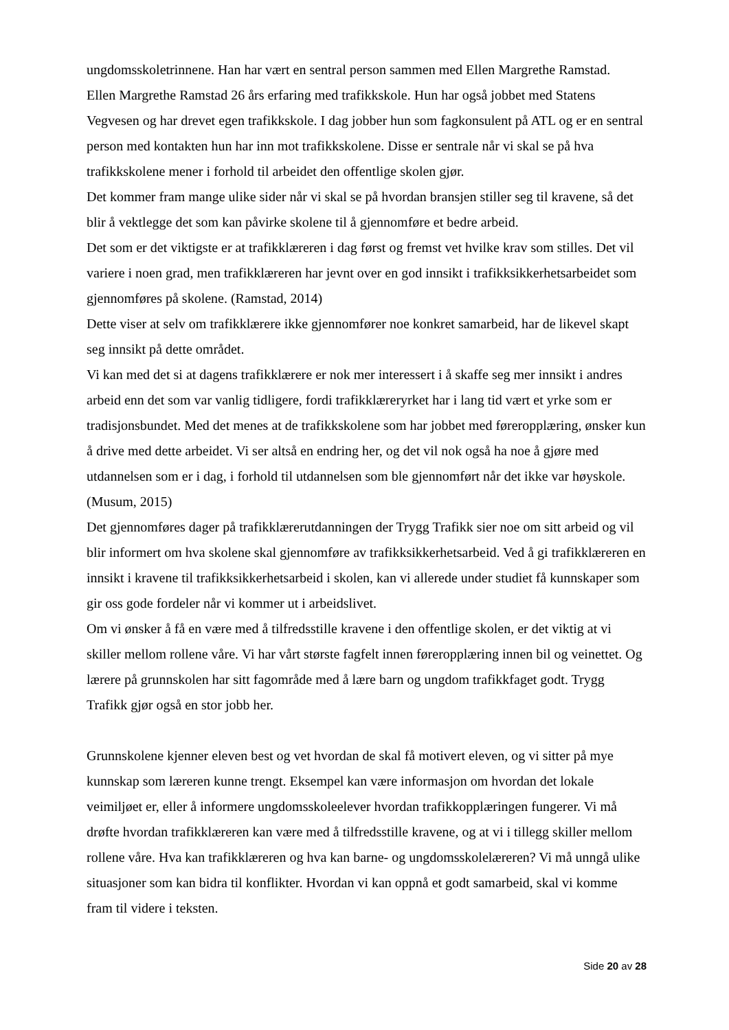ungdomsskoletrinnene. Han har vært en sentral person sammen med Ellen Margrethe Ramstad.
Ellen Margrethe Ramstad 26 års erfaring med trafikkskole. Hun har også jobbet med Statens Vegvesen og har drevet egen trafikkskole. I dag jobber hun som fagkonsulent på ATL og er en sentral person med kontakten hun har inn mot trafikkskolene. Disse er sentrale når vi skal se på hva trafikkskolene mener i forhold til arbeidet den offentlige skolen gjør.
Det kommer fram mange ulike sider når vi skal se på hvordan bransjen stiller seg til kravene, så det blir å vektlegge det som kan påvirke skolene til å gjennomføre et bedre arbeid.
Det som er det viktigste er at trafikklæreren i dag først og fremst vet hvilke krav som stilles. Det vil variere i noen grad, men trafikklæreren har jevnt over en god innsikt i trafikksikkerhetsarbeidet som gjennomføres på skolene. (Ramstad, 2014)
Dette viser at selv om trafikklærere ikke gjennomfører noe konkret samarbeid, har de likevel skapt seg innsikt på dette området.
Vi kan med det si at dagens trafikklærere er nok mer interessert i å skaffe seg mer innsikt i andres arbeid enn det som var vanlig tidligere, fordi trafikklæreryrket har i lang tid vært et yrke som er tradisjonsbundet. Med det menes at de trafikkskolene som har jobbet med føreropplæring, ønsker kun å drive med dette arbeidet. Vi ser altså en endring her, og det vil nok også ha noe å gjøre med utdannelsen som er i dag, i forhold til utdannelsen som ble gjennomført når det ikke var høyskole. (Musum, 2015)
Det gjennomføres dager på trafikklærerutdanningen der Trygg Trafikk sier noe om sitt arbeid og vil blir informert om hva skolene skal gjennomføre av trafikksikkerhetsarbeid. Ved å gi trafikklæreren en innsikt i kravene til trafikksikkerhetsarbeid i skolen, kan vi allerede under studiet få kunnskaper som gir oss gode fordeler når vi kommer ut i arbeidslivet.
Om vi ønsker å få en være med å tilfredsstille kravene i den offentlige skolen, er det viktig at vi skiller mellom rollene våre. Vi har vårt største fagfelt innen føreropplæring innen bil og veinettet. Og lærere på grunnskolen har sitt fagområde med å lære barn og ungdom trafikkfaget godt. Trygg Trafikk gjør også en stor jobb her.
Grunnskolene kjenner eleven best og vet hvordan de skal få motivert eleven, og vi sitter på mye kunnskap som læreren kunne trengt. Eksempel kan være informasjon om hvordan det lokale veimiljøet er, eller å informere ungdomsskoleelever hvordan trafikkopplæringen fungerer. Vi må drøfte hvordan trafikklæreren kan være med å tilfredsstille kravene, og at vi i tillegg skiller mellom rollene våre. Hva kan trafikklæreren og hva kan barne- og ungdomsskolelæreren? Vi må unngå ulike situasjoner som kan bidra til konflikter. Hvordan vi kan oppnå et godt samarbeid, skal vi komme fram til videre i teksten.
Side 20 av 28